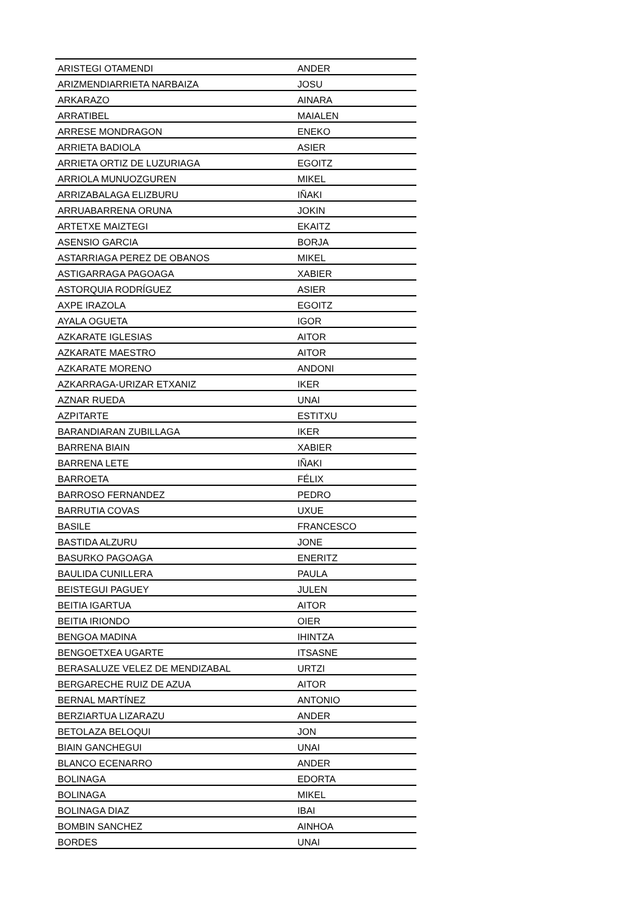| ARISTEGI OTAMENDI | ANDER |
| ARIZMENDIARRIETA NARBAIZA | JOSU |
| ARKARAZO | AINARA |
| ARRATIBEL | MAIALEN |
| ARRESE MONDRAGON | ENEKO |
| ARRIETA BADIOLA | ASIER |
| ARRIETA ORTIZ DE LUZURIAGA | EGOITZ |
| ARRIOLA MUNUOZGUREN | MIKEL |
| ARRIZABALAGA ELIZBURU | IÑAKI |
| ARRUABARRENA ORUNA | JOKIN |
| ARTETXE MAIZTEGI | EKAITZ |
| ASENSIO GARCIA | BORJA |
| ASTARRIAGA PEREZ DE OBANOS | MIKEL |
| ASTIGARRAGA PAGOAGA | XABIER |
| ASTORQUIA RODRÍGUEZ | ASIER |
| AXPE IRAZOLA | EGOITZ |
| AYALA OGUETA | IGOR |
| AZKARATE IGLESIAS | AITOR |
| AZKARATE MAESTRO | AITOR |
| AZKARATE MORENO | ANDONI |
| AZKARRAGA-URIZAR ETXANIZ | IKER |
| AZNAR RUEDA | UNAI |
| AZPITARTE | ESTITXU |
| BARANDIARAN ZUBILLAGA | IKER |
| BARRENA BIAIN | XABIER |
| BARRENA LETE | IÑAKI |
| BARROETA | FÉLIX |
| BARROSO FERNANDEZ | PEDRO |
| BARRUTIA COVAS | UXUE |
| BASILE | FRANCESCO |
| BASTIDA ALZURU | JONE |
| BASURKO PAGOAGA | ENERITZ |
| BAULIDA CUNILLERA | PAULA |
| BEISTEGUI PAGUEY | JULEN |
| BEITIA IGARTUA | AITOR |
| BEITIA IRIONDO | OIER |
| BENGOA MADINA | IHINTZA |
| BENGOETXEA UGARTE | ITSASNE |
| BERASALUZE VELEZ DE MENDIZABAL | URTZI |
| BERGARECHE RUIZ DE AZUA | AITOR |
| BERNAL MARTÍNEZ | ANTONIO |
| BERZIARTUA LIZARAZU | ANDER |
| BETOLAZA BELOQUI | JON |
| BIAIN GANCHEGUI | UNAI |
| BLANCO ECENARRO | ANDER |
| BOLINAGA | EDORTA |
| BOLINAGA | MIKEL |
| BOLINAGA DIAZ | IBAI |
| BOMBIN SANCHEZ | AINHOA |
| BORDES | UNAI |